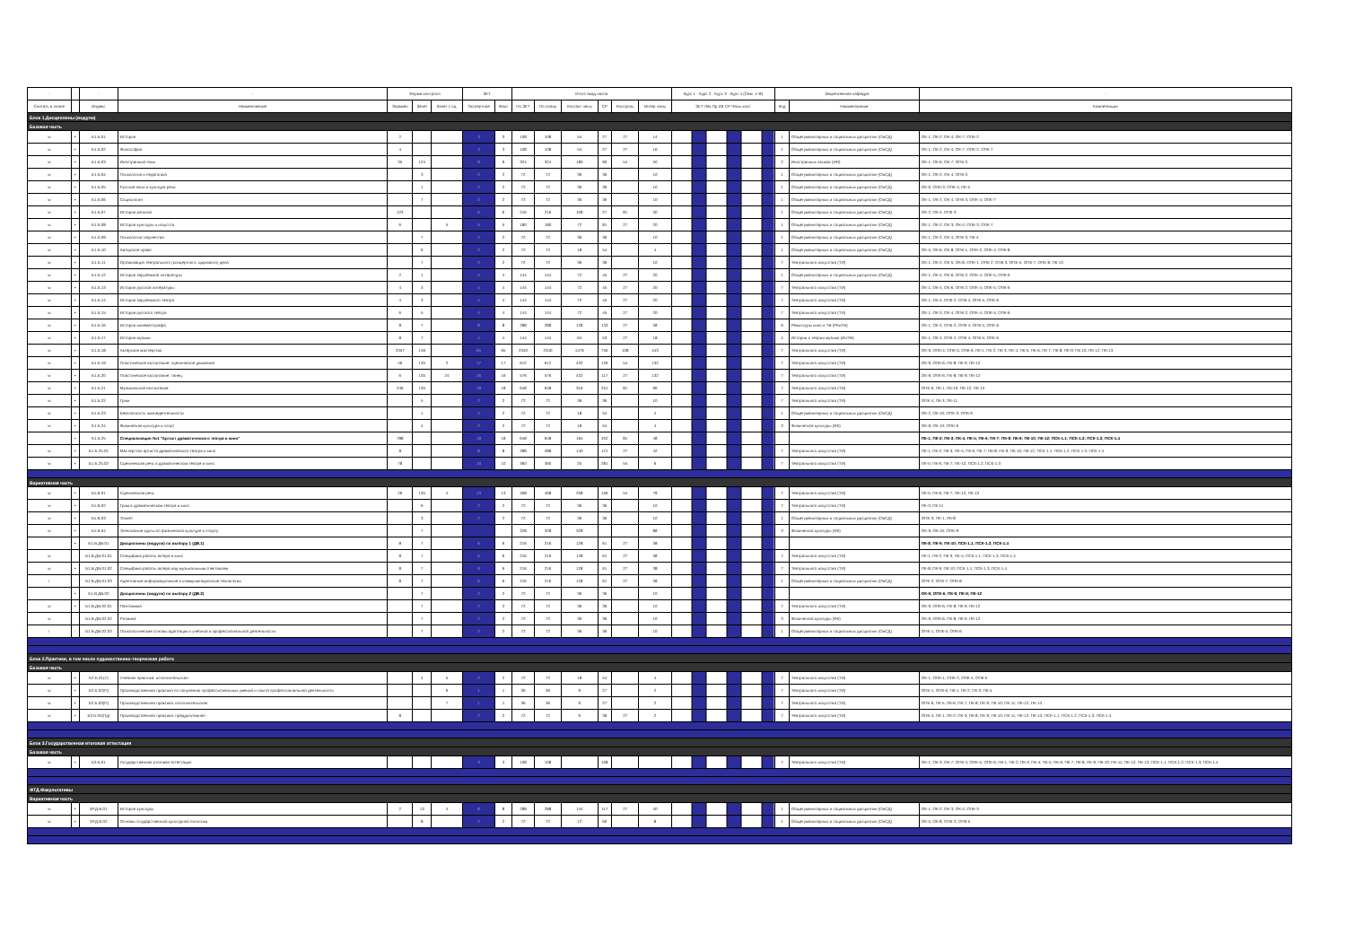| - | - | - | - | Форма контроля | | | ЗЕТ | | Итого акад.часов | | | | | | Курс 1 · Курс 2 · Курс 3 · Курс 4 (Сем. 1–8) | Закрепленная кафедра | | - |
| --- | --- | --- | --- | --- | --- | --- | --- | --- | --- | --- | --- | --- | --- | --- | --- | --- | --- | --- |
| Считать в плане | | Индекс | Наименование | Экзамен | Зачет | Зачет с оц. | Экспертное | Факт | По ЗЕТ | По плану | Контакт часы | СР | Контроль | Интер часы | ЗЕТ Лек Пр ИЗ СР Часы конт | Код | Наименование | Компетенции |
| Блок 1.Дисциплины (модули) | | | | | | | | | | | | | | | | | | |
| Базовая часть | | | | | | | | | | | | | | | | | | |
| w | + | Б1.Б.01 | История | 2 | | | 3 | 3 | 108 | 108 | 54 | 27 | 27 | 14 | | 1 | Общегуманитарных и социальных дисциплин (ОиСД) | ОК-1; ОК-2; ОК-4; ОК-7; ОПК-2 |
| w | + | Б1.Б.02 | Философия | 4 | | | 3 | 3 | 108 | 108 | 54 | 27 | 27 | 16 | | 1 | Общегуманитарных и социальных дисциплин (ОиСД) | ОК-1; ОК-2; ОК-4; ОК-7; ОПК-2; ОПК-7 |
| w | + | Б1.Б.03 | Иностранный язык | 35 | 124 | | 9 | 9 | 324 | 324 | 180 | 90 | 54 | 50 | | 2 | Иностранных языков (ИЯ) | ОК-1; ОК-6; ОК-7; ОПК-3 |
| w | + | Б1.Б.04 | Психология и педагогика | | 3 | | 2 | 2 | 72 | 72 | 36 | 36 | | 10 | | 1 | Общегуманитарных и социальных дисциплин (ОиСД) | ОК-1; ОК-2; ОК-4; ОПК-3 |
| w | + | Б1.Б.05 | Русский язык и культура речи | | 1 | | 2 | 2 | 72 | 72 | 36 | 36 | | 10 | | 1 | Общегуманитарных и социальных дисциплин (ОиСД) | ОК-6; ОПК-3; ОПК-4; ПК-5 |
| w | + | Б1.Б.06 | Социология | | 7 | | 2 | 2 | 72 | 72 | 36 | 36 | | 10 | | 1 | Общегуманитарных и социальных дисциплин (ОиСД) | ОК-1; ОК-2; ОК-4; ОПК-3; ОПК-4; ОПК-7 |
| w | + | Б1.Б.07 | История религий | 123 | | | 6 | 6 | 216 | 216 | 108 | 27 | 81 | 30 | | 1 | Общегуманитарных и социальных дисциплин (ОиСД) | ОК-2; ОК-4; ОПК-3 |
| w | + | Б1.Б.08 | История культуры и искусств | 6 | | 5 | 5 | 5 | 180 | 180 | 72 | 81 | 27 | 20 | | 1 | Общегуманитарных и социальных дисциплин (ОиСД) | ОК-1; ОК-2; ОК-3; ОК-4; ОПК-3; ОПК-7 |
| w | + | Б1.Б.09 | Психология творчества | | 7 | | 2 | 2 | 72 | 72 | 36 | 36 | | 10 | | 1 | Общегуманитарных и социальных дисциплин (ОиСД) | ОК-1; ОК-2; ОК-4; ОПК-3; ПК-4 |
| w | + | Б1.Б.10 | Авторское право | | 6 | | 2 | 2 | 72 | 72 | 18 | 54 | | 4 | | 1 | Общегуманитарных и социальных дисциплин (ОиСД) | ОК-5; ОК-6; ОК-8; ОПК-1; ОПК-2; ОПК-4; ОПК-8 |
| w | + | Б1.Б.11 | Организация театрального (концертного, циркового) дела | | 7 | | 2 | 2 | 72 | 72 | 36 | 36 | | 10 | | 7 | Театрального искусства (ТИ) | ОК-1; ОК-2; ОК-5; ОК-8; ОПК-1; ОПК-2; ОПК-3; ОПК-5; ОПК-7; ОПК-8; ПК-13 |
| w | + | Б1.Б.12 | История зарубежной литературы | 2 | 1 | | 4 | 4 | 144 | 144 | 72 | 45 | 27 | 20 | | 1 | Общегуманитарных и социальных дисциплин (ОиСД) | ОК-1; ОК-4; ОК-6; ОПК-2; ОПК-4; ОПК-5; ОПК-6 |
| w | + | Б1.Б.13 | История русской литературы | 4 | 3 | | 4 | 4 | 144 | 144 | 72 | 45 | 27 | 20 | | 7 | Театрального искусства (ТИ) | ОК-1; ОК-4; ОК-6; ОПК-2; ОПК-4; ОПК-5; ОПК-6 |
| w | + | Б1.Б.14 | История зарубежного театра | 4 | 3 | | 4 | 4 | 144 | 144 | 72 | 45 | 27 | 20 | | 7 | Театрального искусства (ТИ) | ОК-1; ОК-4; ОПК-2; ОПК-4; ОПК-5; ОПК-6 |
| w | + | Б1.Б.15 | История русского театра | 6 | 5 | | 4 | 4 | 144 | 144 | 72 | 45 | 27 | 20 | | 7 | Театрального искусства (ТИ) | ОК-1; ОК-3; ОК-4; ОПК-2; ОПК-4; ОПК-5; ОПК-6 |
| w | + | Б1.Б.16 | История кинематографа | 8 | 7 | | 8 | 8 | 288 | 288 | 128 | 133 | 27 | 38 | | 9 | Режиссуры кино и ТВ (РКиТВ) | ОК-1; ОК-4; ОПК-2; ОПК-4; ОПК-5; ОПК-6 |
| w | + | Б1.Б.17 | История музыки | 8 | 7 | | 4 | 4 | 144 | 144 | 64 | 53 | 27 | 18 | | 4 | Истории и теории музыки (ИиТМ) | ОК-1; ОК-4; ОПК-2; ОПК-4; ОПК-5; ОПК-6 |
| w | + | Б1.Б.18 | Актерское мастерство | 2357 | 146 | | 65 | 65 | 2340 | 2340 | 1476 | 756 | 108 | 443 | | 7 | Театрального искусства (ТИ) | ОК-9; ОПК-4; ОПК-5; ОПК-6; ПК-1; ПК-2; ПК-3; ПК-4; ПК-5; ПК-6; ПК-7; ПК-8; ПК-9; ПК-10; ПК-12; ПК-13 |
| w | + | Б1.Б.19 | Пластическое воспитание: сценическое движение | 46 | 135 | 2 | 17 | 17 | 612 | 612 | 432 | 126 | 54 | 132 | | 7 | Театрального искусства (ТИ) | ОК-9; ОПК-6; ПК-8; ПК-9; ПК-12 |
| w | + | Б1.Б.20 | Пластическое воспитание: танец | 6 | 135 | 24 | 16 | 16 | 576 | 576 | 432 | 117 | 27 | 132 | | 7 | Театрального искусства (ТИ) | ОК-9; ОПК-6; ПК-8; ПК-9; ПК-12 |
| w | + | Б1.Б.21 | Музыкальное воспитание | 246 | 135 | | 18 | 18 | 648 | 648 | 316 | 251 | 81 | 96 | | 7 | Театрального искусства (ТИ) | ОПК-6; ПК-1; ПК-10; ПК-12; ПК-13 |
| w | + | Б1.Б.22 | Грим | | 5 | | 2 | 2 | 72 | 72 | 36 | 36 | | 10 | | 7 | Театрального искусства (ТИ) | ОПК-4; ПК-3; ПК-11 |
| w | + | Б1.Б.23 | Безопасность жизнедеятельности | | 1 | | 2 | 2 | 72 | 72 | 18 | 54 | | 4 | | 1 | Общегуманитарных и социальных дисциплин (ОиСД) | ОК-2; ОК-10; ОПК-3; ОПК-9 |
| w | + | Б1.Б.24 | Физическая культура и спорт | | 4 | | 2 | 2 | 72 | 72 | 18 | 54 | | 4 | | 3 | Физической культуры (ФК) | ОК-9; ОК-10; ОПК-9 |
| | + | Б1.Б.25 | Специализация №1 "Артист драматического театра и кино" | 788 | | | 18 | 18 | 648 | 648 | 165 | 402 | 81 | 48 | | | | ПК-1; ПК-2; ПК-3; ПК-4; ПК-5; ПК-6; ПК-7; ПК-8; ПК-9; ПК-10; ПК-12; ПСК-1.1; ПСК-1.2; ПСК-1.3; ПСК-1.4 |
| w | + | Б1.Б.25.01 | Мастерство артиста драматического театра и кино | 8 | | | 8 | 8 | 288 | 288 | 140 | 121 | 27 | 42 | | 7 | Театрального искусства (ТИ) | ПК-1; ПК-2; ПК-3; ПК-4; ПК-6; ПК-7; ПК-8; ПК-9; ПК-10; ПК-12; ПСК-1.1; ПСК-1.2; ПСК-1.3; ПСК-1.4 |
| w | + | Б1.Б.25.02 | Сценическая речь в драматическом театре и кино | 78 | | | 10 | 10 | 360 | 360 | 25 | 281 | 54 | 6 | | 7 | Театрального искусства (ТИ) | ПК-5; ПК-6; ПК-7; ПК-12; ПСК-1.2; ПСК-1.3 |
| Вариативная часть | | | | | | | | | | | | | | | | | | |
| w | + | Б1.В.01 | Сценическая речь | 26 | 135 | 4 | 13 | 13 | 468 | 468 | 258 | 156 | 54 | 78 | | 7 | Театрального искусства (ТИ) | ПК-5; ПК-6; ПК-7; ПК-12; ПК-13 |
| w | + | Б1.В.02 | Грим в драматическом театре и кино | | 6 | | 2 | 2 | 72 | 72 | 36 | 36 | | 10 | | 7 | Театрального искусства (ТИ) | ПК-3; ПК-11 |
| w | + | Б1.В.03 | Этикет | | 3 | | 2 | 2 | 72 | 72 | 36 | 36 | | 10 | | 1 | Общегуманитарных и социальных дисциплин (ОиСД) | ОПК-3; ПК-1; ПК-8 |
| w | + | Б1.В.04 | Элективные курсы по физической культуре и спорту | | 7 | | | | 328 | 328 | 328 | | | 88 | | 3 | Физической культуры (ФК) | ОК-9; ОК-10; ОПК-9 |
| | + | Б1.В.ДВ.01 | Дисциплины (модули) по выбору 1 (ДВ.1) | 8 | 7 | | 6 | 6 | 216 | 216 | 128 | 61 | 27 | 38 | | | | ПК-8; ПК-9; ПК-10; ПСК-1.1; ПСК-1.3; ПСК-1.4 |
| w | - | Б1.В.ДВ.01.01 | Специфика работы актера в кино | 8 | 7 | | 6 | 6 | 216 | 216 | 128 | 61 | 27 | 38 | | 7 | Театрального искусства (ТИ) | ПК-1; ПК-2; ПК-3; ПК-4; ПСК-1.1; ПСК-1.3; ПСК-1.4 |
| w | + | Б1.В.ДВ.01.02 | Специфика работы актера над музыкальным спектаклем | 8 | 7 | | 6 | 6 | 216 | 216 | 128 | 61 | 27 | 38 | | 7 | Театрального искусства (ТИ) | ПК-8; ПК-9; ПК-10; ПСК-1.1; ПСК-1.3; ПСК-1.4 |
| i | - | Б1.В.ДВ.01.03 | Адаптивные информационные и коммуникационные технологии | 8 | 7 | | 6 | 6 | 216 | 216 | 128 | 61 | 27 | 38 | | 1 | Общегуманитарных и социальных дисциплин (ОиСД) | ОПК-2; ОПК-7; ОПК-8 |
| | + | Б1.В.ДВ.02 | Дисциплины (модули) по выбору 2 (ДВ.2) | | 7 | | 2 | 2 | 72 | 72 | 36 | 36 | | 10 | | | | ОК-9; ОПК-6; ПК-8; ПК-9; ПК-12 |
| w | + | Б1.В.ДВ.02.01 | Пантомима | | 7 | | 2 | 2 | 72 | 72 | 36 | 36 | | 10 | | 7 | Театрального искусства (ТИ) | ОК-9; ОПК-6; ПК-8; ПК-9; ПК-12 |
| w | - | Б1.В.ДВ.02.02 | Ритмика | | 7 | | 2 | 2 | 72 | 72 | 36 | 36 | | 10 | | 3 | Физической культуры (ФК) | ОК-9; ОПК-6; ПК-8; ПК-9; ПК-12 |
| i | - | Б1.В.ДВ.02.03 | Психологические основы адаптации к учебной и профессиональной деятельности | | 7 | | 2 | 2 | 72 | 72 | 36 | 36 | | 10 | | 1 | Общегуманитарных и социальных дисциплин (ОиСД) | ОПК-1; ОПК-5; ОПК-6 |
| Блок 2.Практики, в том числе художественно-творческая работа | | | | | | | | | | | | | | | | | | |
| Базовая часть | | | | | | | | | | | | | | | | | | |
| w | + | Б2.Б.01(У) | Учебная практика: исполнительская | | 4 | 5 | 2 | 2 | 72 | 72 | 18 | 54 | | 4 | | 7 | Театрального искусства (ТИ) | ОК-1; ОПК-1; ОПК-2; ОПК-4; ОПК-5 |
| w | + | Б2.Б.02(П) | Производственная практика по получению профессиональных умений и опыта профессиональной деятельности | | | 6 | 1 | 1 | 36 | 36 | 9 | 27 | | 2 | | 7 | Театрального искусства (ТИ) | ОПК-1; ОПК-6; ПК-1; ПК-2; ПК-3; ПК-4 |
| w | + | Б2.Б.03(П) | Производственная практика: исполнительская | | | 7 | 1 | 1 | 36 | 36 | 9 | 27 | | 2 | | 7 | Театрального искусства (ТИ) | ОПК-6; ПК-5; ПК-6; ПК-7; ПК-8; ПК-9; ПК-10; ПК-11; ПК-12; ПК-13 |
| w | + | Б2.Б.04(Пд) | Производственная практика: преддипломная | 8 | | | 2 | 2 | 72 | 72 | 9 | 36 | 27 | 2 | | 7 | Театрального искусства (ТИ) | ОПК-4; ПК-1; ПК-2; ПК-3; ПК-8; ПК-9; ПК-10; ПК-11; ПК-12; ПК-13; ПСК-1.1; ПСК-1.2; ПСК-1.3; ПСК-1.4 |
| Блок 3.Государственная итоговая аттестация | | | | | | | | | | | | | | | | | | |
| Базовая часть | | | | | | | | | | | | | | | | | | |
| w | + | Б3.Б.01 | Государственная итоговая аттестация | | | | 3 | 3 | 108 | 108 | | 108 | | | | 7 | Театрального искусства (ТИ) | ОК-1; ОК-3; ОК-7; ОПК-4; ОПК-5; ОПК-6; ПК-1; ПК-2; ПК-3; ПК-4; ПК-5; ПК-6; ПК-7; ПК-8; ПК-9; ПК-10; ПК-11; ПК-12; ПК-13; ПСК-1.1; ПСК-1.2; ПСК-1.3; ПСК-1.4 |
| ФТД.Факультативы | | | | | | | | | | | | | | | | | | |
| Вариативная часть | | | | | | | | | | | | | | | | | | |
| w | + | ФТД.В.01 | История культуры | 2 | 13 | 4 | 8 | 8 | 288 | 288 | 144 | 117 | 27 | 40 | | 1 | Общегуманитарных и социальных дисциплин (ОиСД) | ОК-1; ОК-2; ОК-3; ОК-4; ОПК-3 |
| w | + | ФТД.В.02 | Основы государственной культурной политики | | 8 | | 2 | 2 | 72 | 72 | 12 | 60 | | 8 | | 1 | Общегуманитарных и социальных дисциплин (ОиСД) | ОК-5; ОК-8; ОПК-3; ОПК-5 |